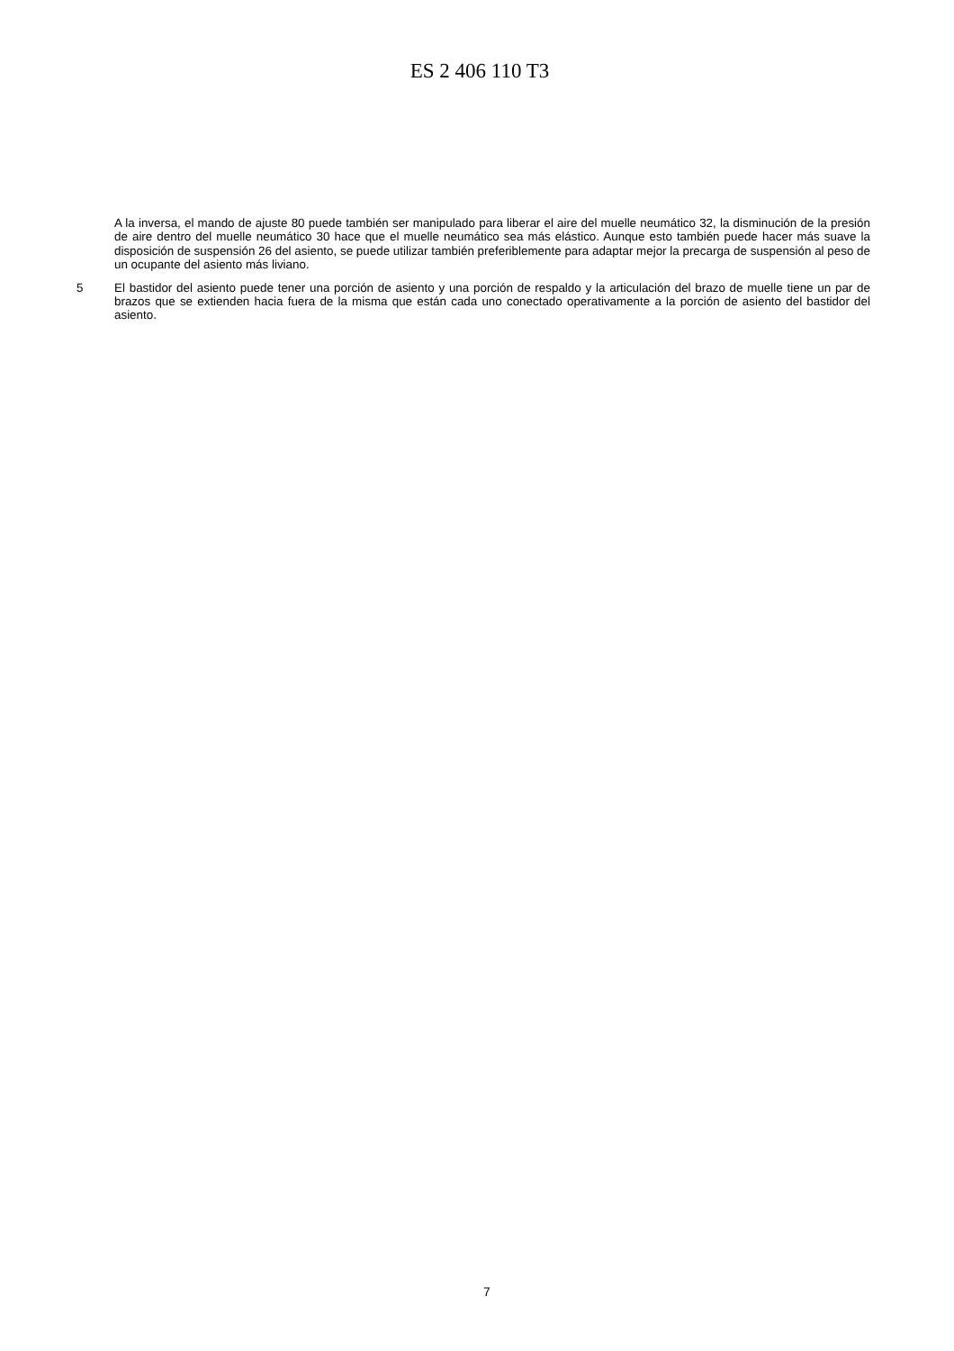ES 2 406 110 T3
A la inversa, el mando de ajuste 80 puede también ser manipulado para liberar el aire del muelle neumático 32, la disminución de la presión de aire dentro del muelle neumático 30 hace que el muelle neumático sea más elástico. Aunque esto también puede hacer más suave la disposición de suspensión 26 del asiento, se puede utilizar también preferiblemente para adaptar mejor la precarga de suspensión al peso de un ocupante del asiento más liviano.
5 El bastidor del asiento puede tener una porción de asiento y una porción de respaldo y la articulación del brazo de muelle tiene un par de brazos que se extienden hacia fuera de la misma que están cada uno conectado operativamente a la porción de asiento del bastidor del asiento.
7